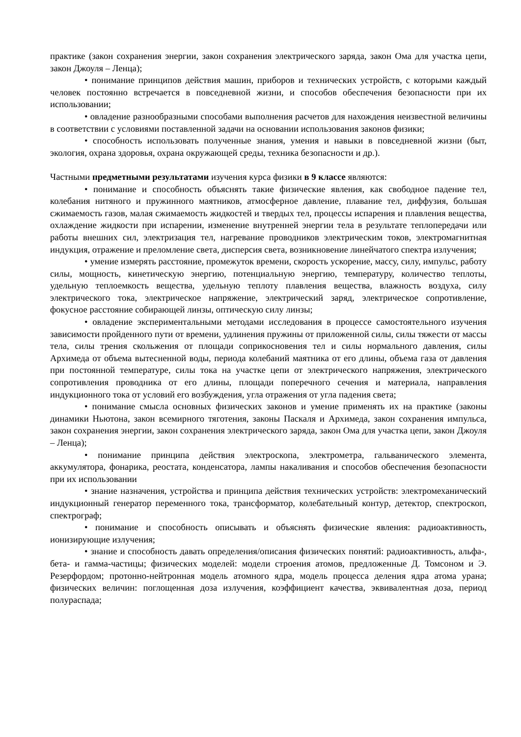практике (закон сохранения энергии, закон сохранения электрического заряда, закон Ома для участка цепи, закон Джоуля – Ленца);
• понимание принципов действия машин, приборов и технических устройств, с которыми каждый человек постоянно встречается в повседневной жизни, и способов обеспечения безопасности при их использовании;
• овладение разнообразными способами выполнения расчетов для нахождения неизвестной величины в соответствии с условиями поставленной задачи на основании использования законов физики;
• способность использовать полученные знания, умения и навыки в повседневной жизни (быт, экология, охрана здоровья, охрана окружающей среды, техника безопасности и др.).
Частными предметными результатами изучения курса физики в 9 классе являются:
• понимание и способность объяснять такие физические явления, как свободное падение тел, колебания нитяного и пружинного маятников, атмосферное давление, плавание тел, диффузия, большая сжимаемость газов, малая сжимаемость жидкостей и твердых тел, процессы испарения и плавления вещества, охлаждение жидкости при испарении, изменение внутренней энергии тела в результате теплопередачи или работы внешних сил, электризация тел, нагревание проводников электрическим токов, электромагнитная индукция, отражение и преломление света, дисперсия света, возникновение линейчатого спектра излучения;
• умение измерять расстояние, промежуток времени, скорость ускорение, массу, силу, импульс, работу силы, мощность, кинетическую энергию, потенциальную энергию, температуру, количество теплоты, удельную теплоемкость вещества, удельную теплоту плавления вещества, влажность воздуха, силу электрического тока, электрическое напряжение, электрический заряд, электрическое сопротивление, фокусное расстояние собирающей линзы, оптическую силу линзы;
• овладение экспериментальными методами исследования в процессе самостоятельного изучения зависимости пройденного пути от времени, удлинения пружины от приложенной силы, силы тяжести от массы тела, силы трения скольжения от площади соприкосновения тел и силы нормального давления, силы Архимеда от объема вытесненной воды, периода колебаний маятника от его длины, объема газа от давления при постоянной температуре, силы тока на участке цепи от электрического напряжения, электрического сопротивления проводника от его длины, площади поперечного сечения и материала, направления индукционного тока от условий его возбуждения, угла отражения от угла падения света;
• понимание смысла основных физических законов и умение применять их на практике (законы динамики Ньютона, закон всемирного тяготения, законы Паскаля и Архимеда, закон сохранения импульса, закон сохранения энергии, закон сохранения электрического заряда, закон Ома для участка цепи, закон Джоуля – Ленца);
• понимание принципа действия электроскопа, электрометра, гальванического элемента, аккумулятора, фонарика, реостата, конденсатора, лампы накаливания и способов обеспечения безопасности при их использовании
• знание назначения, устройства и принципа действия технических устройств: электромеханический индукционный генератор переменного тока, трансформатор, колебательный контур, детектор, спектроскоп, спектрограф;
• понимание и способность описывать и объяснять физические явления: радиоактивность, ионизирующие излучения;
• знание и способность давать определения/описания физических понятий: радиоактивность, альфа-, бета- и гамма-частицы; физических моделей: модели строения атомов, предложенные Д. Томсоном и Э. Резерфордом; протонно-нейтронная модель атомного ядра, модель процесса деления ядра атома урана; физических величин: поглощенная доза излучения, коэффициент качества, эквивалентная доза, период полураспада;